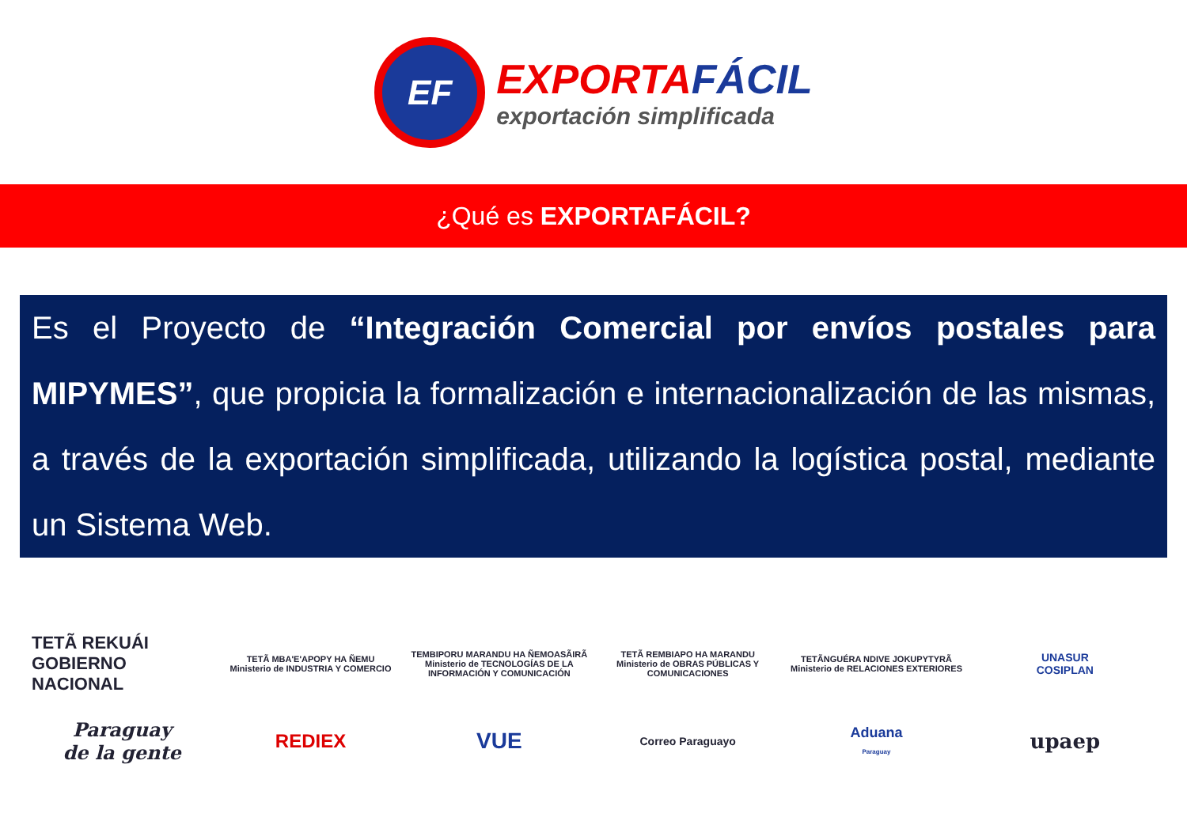EF
EXPORTAFÁCIL
exportación simplificada
¿Qué es EXPORTAFÁCIL?
Es el Proyecto de “Integración Comercial por envíos postales para MIPYMES”, que propicia la formalización e internacionalización de las mismas, a través de la exportación simplificada, utilizando la logística postal, mediante un Sistema Web.
TETÃ REKUÁI
GOBIERNO NACIONAL
TETÃ MBA'E'APOPY HA ÑEMU
Ministerio de INDUSTRIA Y COMERCIO
TEMBIPORU MARANDU HA ÑEMOASÃIRÃ
Ministerio de TECNOLOGÍAS DE LA INFORMACIÓN Y COMUNICACIÓN
TETÃ REMBIAPO HA MARANDU
Ministerio de OBRAS PÚBLICAS Y COMUNICACIONES
TETÃNGUÉRA NDIVE JOKUPYTYRÃ
Ministerio de RELACIONES EXTERIORES
UNASUR
COSIPLAN
Paraguay
de la gente
REDIEX
VUE
Correo Paraguayo
Aduana
Paraguay
upaep